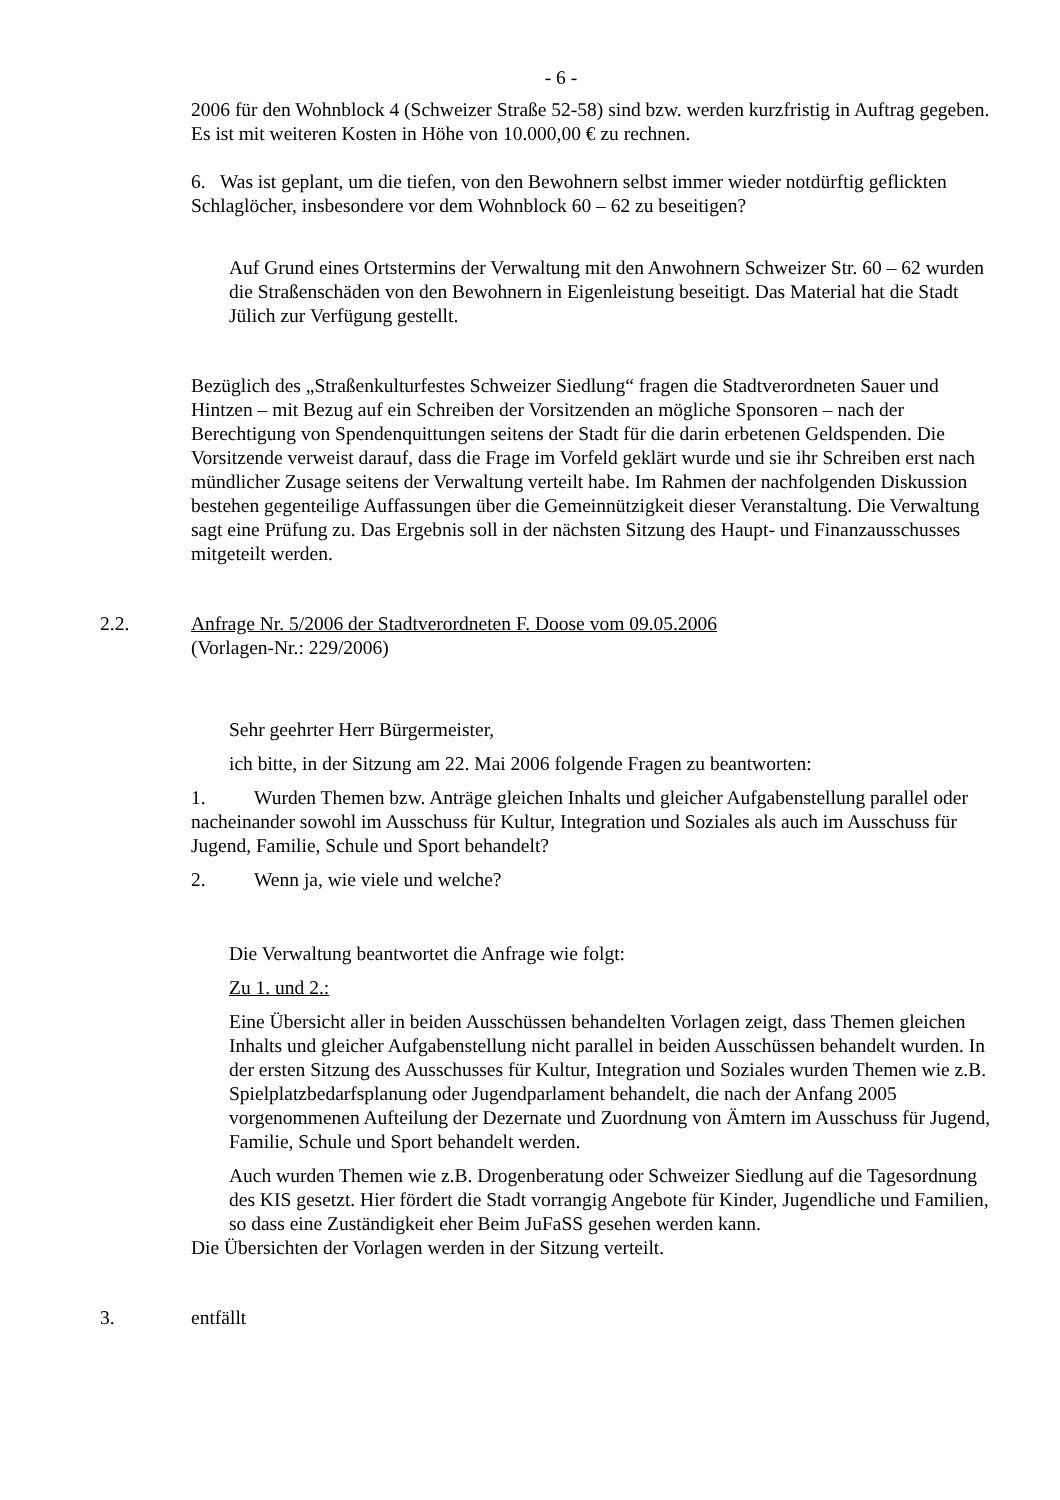- 6 -
2006 für den Wohnblock 4 (Schweizer Straße 52-58) sind bzw. werden kurzfristig in Auftrag gegeben. Es ist mit weiteren Kosten in Höhe von 10.000,00 € zu rechnen.
6. Was ist geplant, um die tiefen, von den Bewohnern selbst immer wieder notdürftig geflickten Schlaglöcher, insbesondere vor dem Wohnblock 60 – 62 zu beseitigen?
Auf Grund eines Ortstermins der Verwaltung mit den Anwohnern Schweizer Str. 60 – 62 wurden die Straßenschäden von den Bewohnern in Eigenleistung beseitigt. Das Material hat die Stadt Jülich zur Verfügung gestellt.
Bezüglich des „Straßenkulturfestes Schweizer Siedlung“ fragen die Stadtverordneten Sauer und Hintzen – mit Bezug auf ein Schreiben der Vorsitzenden an mögliche Sponsoren – nach der Berechtigung von Spendenquittungen seitens der Stadt für die darin erbetenen Geldspenden. Die Vorsitzende verweist darauf, dass die Frage im Vorfeld geklärt wurde und sie ihr Schreiben erst nach mündlicher Zusage seitens der Verwaltung verteilt habe. Im Rahmen der nachfolgenden Diskussion bestehen gegenteilige Auffassungen über die Gemeinnützigkeit dieser Veranstaltung. Die Verwaltung sagt eine Prüfung zu. Das Ergebnis soll in der nächsten Sitzung des Haupt- und Finanzausschusses mitgeteilt werden.
2.2. Anfrage Nr. 5/2006 der Stadtverordneten F. Doose vom 09.05.2006
(Vorlagen-Nr.: 229/2006)
Sehr geehrter Herr Bürgermeister,
ich bitte, in der Sitzung am 22. Mai 2006 folgende Fragen zu beantworten:
1. Wurden Themen bzw. Anträge gleichen Inhalts und gleicher Aufgabenstellung parallel oder nacheinander sowohl im Ausschuss für Kultur, Integration und Soziales als auch im Ausschuss für Jugend, Familie, Schule und Sport behandelt?
2. Wenn ja, wie viele und welche?
Die Verwaltung beantwortet die Anfrage wie folgt:
Zu 1. und 2.:
Eine Übersicht aller in beiden Ausschüssen behandelten Vorlagen zeigt, dass Themen gleichen Inhalts und gleicher Aufgabenstellung nicht parallel in beiden Ausschüssen behandelt wurden. In der ersten Sitzung des Ausschusses für Kultur, Integration und Soziales wurden Themen wie z.B. Spielplatzbedarfsplanung oder Jugendparlament behandelt, die nach der Anfang 2005 vorgenommenen Aufteilung der Dezernate und Zuordnung von Ämtern im Ausschuss für Jugend, Familie, Schule und Sport behandelt werden.
Auch wurden Themen wie z.B. Drogenberatung oder Schweizer Siedlung auf die Tagesordnung des KIS gesetzt. Hier fördert die Stadt vorrangig Angebote für Kinder, Jugendliche und Familien, so dass eine Zuständigkeit eher Beim JuFaSS gesehen werden kann.
Die Übersichten der Vorlagen werden in der Sitzung verteilt.
3. entfällt